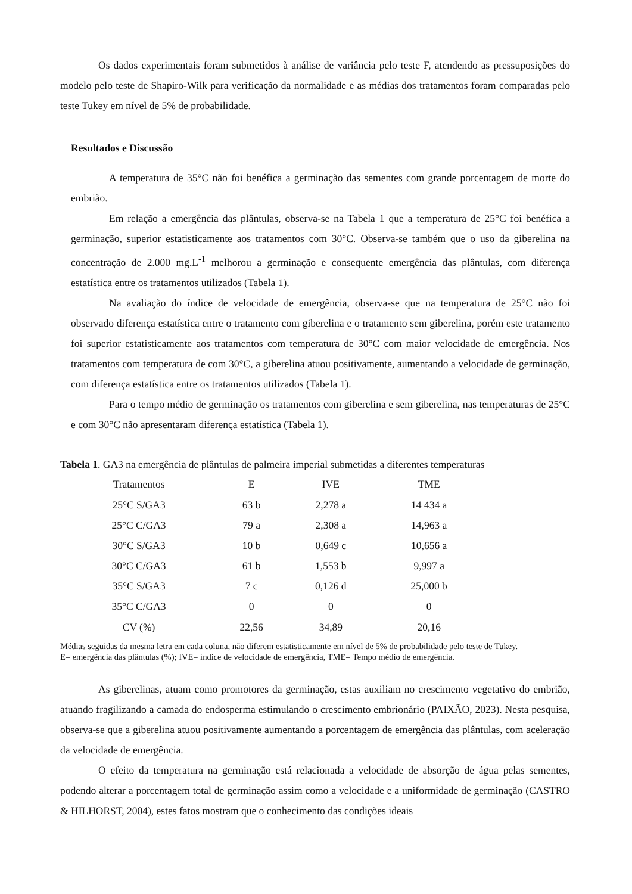Os dados experimentais foram submetidos à análise de variância pelo teste F, atendendo as pressuposições do modelo pelo teste de Shapiro-Wilk para verificação da normalidade e as médias dos tratamentos foram comparadas pelo teste Tukey em nível de 5% de probabilidade.
Resultados e Discussão
A temperatura de 35°C não foi benéfica a germinação das sementes com grande porcentagem de morte do embrião.
Em relação a emergência das plântulas, observa-se na Tabela 1 que a temperatura de 25°C foi benéfica a germinação, superior estatisticamente aos tratamentos com 30°C. Observa-se também que o uso da giberelina na concentração de 2.000 mg.L<sup>-1</sup> melhorou a germinação e consequente emergência das plântulas, com diferença estatística entre os tratamentos utilizados (Tabela 1).
Na avaliação do índice de velocidade de emergência, observa-se que na temperatura de 25°C não foi observado diferença estatística entre o tratamento com giberelina e o tratamento sem giberelina, porém este tratamento foi superior estatisticamente aos tratamentos com temperatura de 30°C com maior velocidade de emergência. Nos tratamentos com temperatura de com 30°C, a giberelina atuou positivamente, aumentando a velocidade de germinação, com diferença estatística entre os tratamentos utilizados (Tabela 1).
Para o tempo médio de germinação os tratamentos com giberelina e sem giberelina, nas temperaturas de 25°C e com 30°C não apresentaram diferença estatística (Tabela 1).
Tabela 1. GA3 na emergência de plântulas de palmeira imperial submetidas a diferentes temperaturas
| Tratamentos | E | IVE | TME |
| --- | --- | --- | --- |
| 25°C S/GA3 | 63 b | 2,278 a | 14 434 a |
| 25°C C/GA3 | 79 a | 2,308 a | 14,963 a |
| 30°C S/GA3 | 10 b | 0,649 c | 10,656 a |
| 30°C C/GA3 | 61 b | 1,553 b | 9,997 a |
| 35°C S/GA3 | 7 c | 0,126 d | 25,000 b |
| 35°C C/GA3 | 0 | 0 | 0 |
| CV (%) | 22,56 | 34,89 | 20,16 |
Médias seguidas da mesma letra em cada coluna, não diferem estatisticamente em nível de 5% de probabilidade pelo teste de Tukey.
E= emergência das plântulas (%); IVE= índice de velocidade de emergência, TME= Tempo médio de emergência.
As giberelinas, atuam como promotores da germinação, estas auxiliam no crescimento vegetativo do embrião, atuando fragilizando a camada do endosperma estimulando o crescimento embrionário (PAIXÃO, 2023). Nesta pesquisa, observa-se que a giberelina atuou positivamente aumentando a porcentagem de emergência das plântulas, com aceleração da velocidade de emergência.
O efeito da temperatura na germinação está relacionada a velocidade de absorção de água pelas sementes, podendo alterar a porcentagem total de germinação assim como a velocidade e a uniformidade de germinação (CASTRO & HILHORST, 2004), estes fatos mostram que o conhecimento das condições ideais